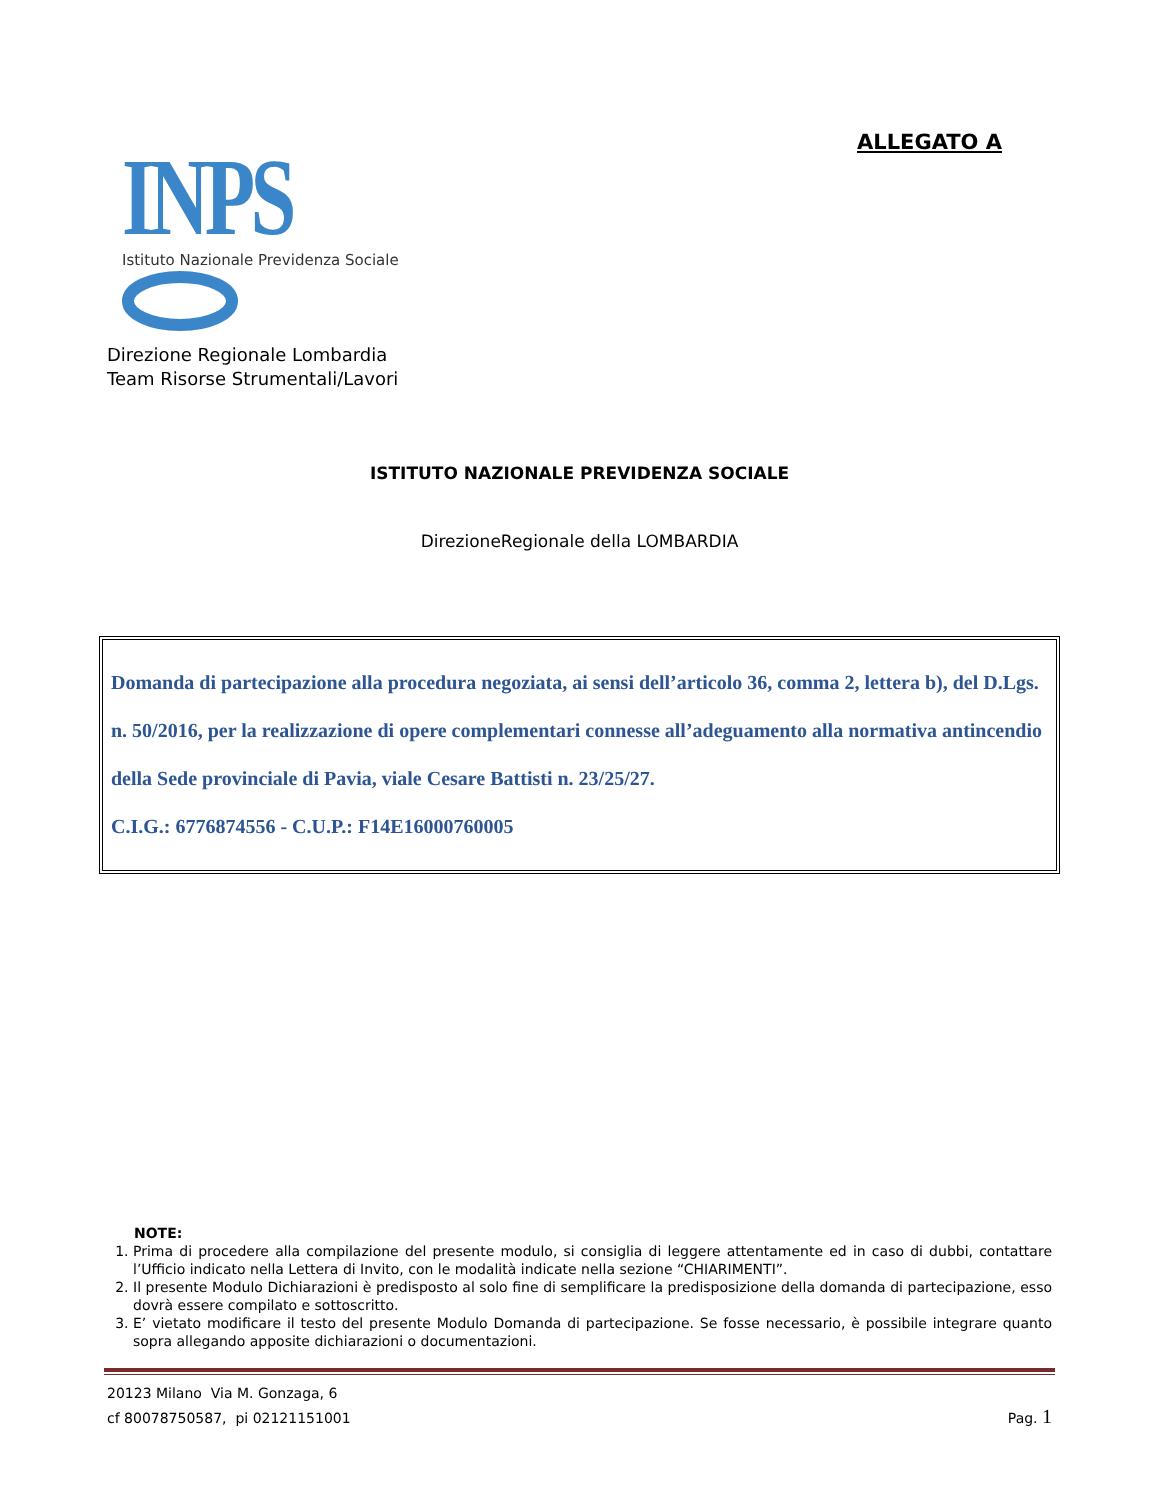ALLEGATO A
INPS
Istituto Nazionale Previdenza Sociale
Direzione Regionale Lombardia
Team Risorse Strumentali/Lavori
ISTITUTO NAZIONALE PREVIDENZA SOCIALE
DirezioneRegionale della LOMBARDIA
Domanda di partecipazione alla procedura negoziata, ai sensi dell’articolo 36, comma 2, lettera b), del D.Lgs. n. 50/2016, per la realizzazione di opere complementari connesse all’adeguamento alla normativa antincendio della Sede provinciale di Pavia, viale Cesare Battisti n. 23/25/27.
C.I.G.: 6776874556 - C.U.P.: F14E16000760005
NOTE:
1. Prima di procedere alla compilazione del presente modulo, si consiglia di leggere attentamente ed in caso di dubbi, contattare l’Ufficio indicato nella Lettera di Invito, con le modalità indicate nella sezione “CHIARIMENTI”.
2. Il presente Modulo Dichiarazioni è predisposto al solo fine di semplificare la predisposizione della domanda di partecipazione, esso dovrà essere compilato e sottoscritto.
3. E’ vietato modificare il testo del presente Modulo Domanda di partecipazione. Se fosse necessario, è possibile integrare quanto sopra allegando apposite dichiarazioni o documentazioni.
20123 Milano Via M. Gonzaga, 6
cf 80078750587, pi 02121151001
Pag. 1